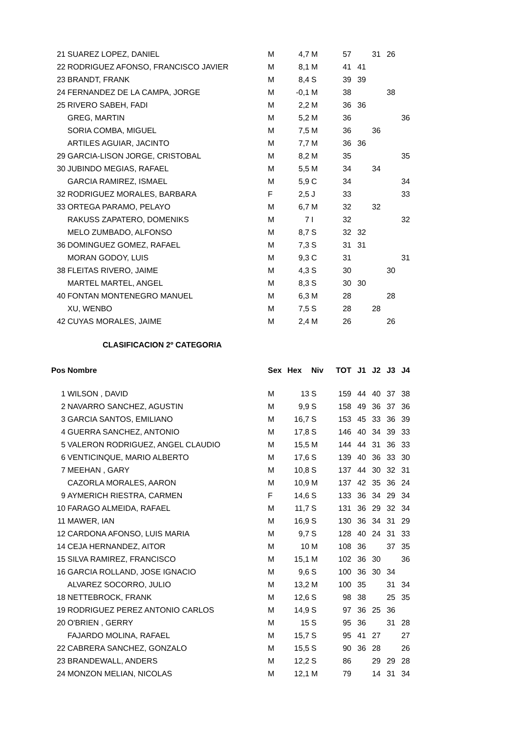| 21 | SUAREZ LOPEZ, DANIEL | M | 4,7 | M | 57 | | 31 | 26 | |
| 22 | RODRIGUEZ AFONSO, FRANCISCO JAVIER | M | 8,1 | M | 41 | 41 | | | |
| 23 | BRANDT, FRANK | M | 8,4 | S | 39 | 39 | | | |
| 24 | FERNANDEZ DE LA CAMPA, JORGE | M | -0,1 | M | 38 | | | 38 | |
| 25 | RIVERO SABEH, FADI | M | 2,2 | M | 36 | 36 | | | |
| | GREG, MARTIN | M | 5,2 | M | 36 | | | | 36 |
| | SORIA COMBA, MIGUEL | M | 7,5 | M | 36 | | 36 | | |
| | ARTILES AGUIAR, JACINTO | M | 7,7 | M | 36 | 36 | | | |
| 29 | GARCIA-LISON JORGE, CRISTOBAL | M | 8,2 | M | 35 | | | | 35 |
| 30 | JUBINDO MEGIAS, RAFAEL | M | 5,5 | M | 34 | | 34 | | |
| | GARCIA RAMIREZ, ISMAEL | M | 5,9 | C | 34 | | | | 34 |
| 32 | RODRIGUEZ MORALES, BARBARA | F | 2,5 | J | 33 | | | | 33 |
| 33 | ORTEGA PARAMO, PELAYO | M | 6,7 | M | 32 | | 32 | | |
| | RAKUSS ZAPATERO, DOMENIKS | M | 7 | I | 32 | | | | 32 |
| | MELO ZUMBADO, ALFONSO | M | 8,7 | S | 32 | 32 | | | |
| 36 | DOMINGUEZ GOMEZ, RAFAEL | M | 7,3 | S | 31 | 31 | | | |
| | MORAN GODOY, LUIS | M | 9,3 | C | 31 | | | | 31 |
| 38 | FLEITAS RIVERO, JAIME | M | 4,3 | S | 30 | | | 30 | |
| | MARTEL MARTEL, ANGEL | M | 8,3 | S | 30 | 30 | | | |
| 40 | FONTAN MONTENEGRO MANUEL | M | 6,3 | M | 28 | | | 28 | |
| | XU, WENBO | M | 7,5 | S | 28 | | 28 | | |
| 42 | CUYAS MORALES, JAIME | M | 2,4 | M | 26 | | | 26 | |
CLASIFICACION 2º CATEGORIA
| Pos | Nombre | Sex | Hex | Niv | TOT | J1 | J2 | J3 | J4 |
| --- | --- | --- | --- | --- | --- | --- | --- | --- | --- |
| 1 | WILSON , DAVID | M | 13 | S | 159 | 44 | 40 | 37 | 38 |
| 2 | NAVARRO SANCHEZ, AGUSTIN | M | 9,9 | S | 158 | 49 | 36 | 37 | 36 |
| 3 | GARCIA SANTOS, EMILIANO | M | 16,7 | S | 153 | 45 | 33 | 36 | 39 |
| 4 | GUERRA SANCHEZ, ANTONIO | M | 17,8 | S | 146 | 40 | 34 | 39 | 33 |
| 5 | VALERON RODRIGUEZ, ANGEL CLAUDIO | M | 15,5 | M | 144 | 44 | 31 | 36 | 33 |
| 6 | VENTICINQUE, MARIO ALBERTO | M | 17,6 | S | 139 | 40 | 36 | 33 | 30 |
| 7 | MEEHAN , GARY | M | 10,8 | S | 137 | 44 | 30 | 32 | 31 |
| | CAZORLA MORALES, AARON | M | 10,9 | M | 137 | 42 | 35 | 36 | 24 |
| 9 | AYMERICH RIESTRA, CARMEN | F | 14,6 | S | 133 | 36 | 34 | 29 | 34 |
| 10 | FARAGO ALMEIDA, RAFAEL | M | 11,7 | S | 131 | 36 | 29 | 32 | 34 |
| 11 | MAWER, IAN | M | 16,9 | S | 130 | 36 | 34 | 31 | 29 |
| 12 | CARDONA AFONSO, LUIS MARIA | M | 9,7 | S | 128 | 40 | 24 | 31 | 33 |
| 14 | CEJA HERNANDEZ, AITOR | M | 10 | M | 108 | 36 | | 37 | 35 |
| 15 | SILVA RAMIREZ, FRANCISCO | M | 15,1 | M | 102 | 36 | 30 | | 36 |
| 16 | GARCIA ROLLAND, JOSE IGNACIO | M | 9,6 | S | 100 | 36 | 30 | 34 | |
| | ALVAREZ SOCORRO, JULIO | M | 13,2 | M | 100 | 35 | | 31 | 34 |
| 18 | NETTEBROCK, FRANK | M | 12,6 | S | 98 | 38 | | 25 | 35 |
| 19 | RODRIGUEZ PEREZ ANTONIO CARLOS | M | 14,9 | S | 97 | 36 | 25 | 36 | |
| 20 | O'BRIEN , GERRY | M | 15 | S | 95 | 36 | | 31 | 28 |
| | FAJARDO MOLINA, RAFAEL | M | 15,7 | S | 95 | 41 | 27 | | 27 |
| 22 | CABRERA SANCHEZ, GONZALO | M | 15,5 | S | 90 | 36 | 28 | | 26 |
| 23 | BRANDEWALL, ANDERS | M | 12,2 | S | 86 | | 29 | 29 | 28 |
| 24 | MONZON MELIAN, NICOLAS | M | 12,1 | M | 79 | | 14 | 31 | 34 |